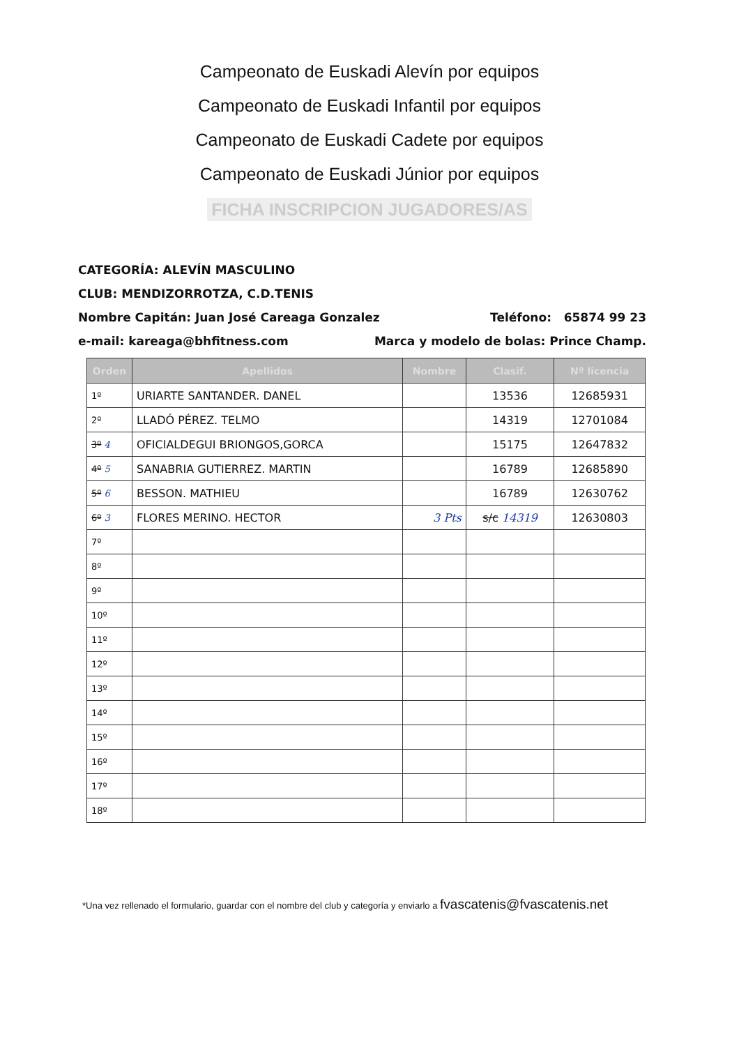Campeonato de Euskadi Alevín por equipos
Campeonato de Euskadi Infantil por equipos
Campeonato de Euskadi Cadete por equipos
Campeonato de Euskadi Júnior por equipos
FICHA INSCRIPCION JUGADORES/AS
CATEGORÍA: ALEVÍN MASCULINO
CLUB: MENDIZORROTZA, C.D.TENIS
Nombre Capitán: Juan José Careaga Gonzalez Teléfono: 65874 99 23
e-mail: kareaga@bhfitness.com Marca y modelo de bolas: Prince Champ.
| Orden | Apellidos | Nombre | Clasif. | Nº licencia |
| --- | --- | --- | --- | --- |
| 1º | URIARTE SANTANDER. DANEL | | 13536 | 12685931 |
| 2º | LLADÓ PÉREZ. TELMO | | 14319 | 12701084 |
| 3º 4 | OFICIALDEGUI BRIONGOS,GORCA | | 15175 | 12647832 |
| 4º 5 | SANABRIA GUTIERREZ. MARTIN | | 16789 | 12685890 |
| 5º 6 | BESSON. MATHIEU | | 16789 | 12630762 |
| 6º 3 | FLORES MERINO. HECTOR | 3 Pts | s/c 14319 | 12630803 |
| 7º | | | | |
| 8º | | | | |
| 9º | | | | |
| 10º | | | | |
| 11º | | | | |
| 12º | | | | |
| 13º | | | | |
| 14º | | | | |
| 15º | | | | |
| 16º | | | | |
| 17º | | | | |
| 18º | | | | |
*Una vez rellenado el formulario, guardar con el nombre del club y categoría y enviarlo a fvascatenis@fvascatenis.net